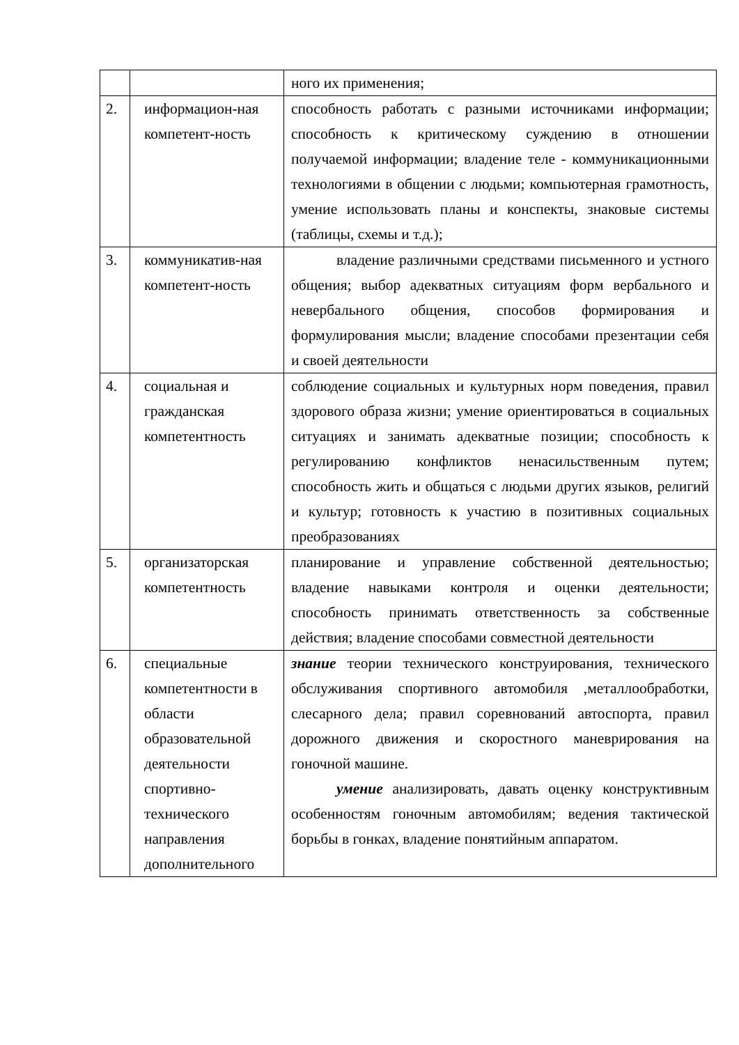| | | ного их применения; |
| 2. | информацион-ная компетент-ность | способность работать с разными источниками информации; способность к критическому суждению в отношении получаемой информации; владение теле - коммуникационными технологиями в общении с людьми; компьютерная грамотность, умение использовать планы и конспекты, знаковые системы (таблицы, схемы и т.д.); |
| 3. | коммуникатив-ная компетент-ность | владение различными средствами письменного и устного общения; выбор адекватных ситуациям форм вербального и невербального общения, способов формирования и формулирования мысли; владение способами презентации себя и своей деятельности |
| 4. | социальная и гражданская компетентность | соблюдение социальных и культурных норм поведения, правил здорового образа жизни; умение ориентироваться в социальных ситуациях и занимать адекватные позиции; способность к регулированию конфликтов ненасильственным путем; способность жить и общаться с людьми других языков, религий и культур; готовность к участию в позитивных социальных преобразованиях |
| 5. | организаторская компетентность | планирование и управление собственной деятельностью; владение навыками контроля и оценки деятельности; способность принимать ответственность за собственные действия; владение способами совместной деятельности |
| 6. | специальные компетентности в области образовательной деятельности спортивно-технического направления дополнительного | знание теории технического конструирования, технического обслуживания спортивного автомобиля ,металлообработки, слесарного дела; правил соревнований автоспорта, правил дорожного движения и скоростного маневрирования на гоночной машине. умение анализировать, давать оценку конструктивным особенностям гоночным автомобилям; ведения тактической борьбы в гонках, владение понятийным аппаратом. |